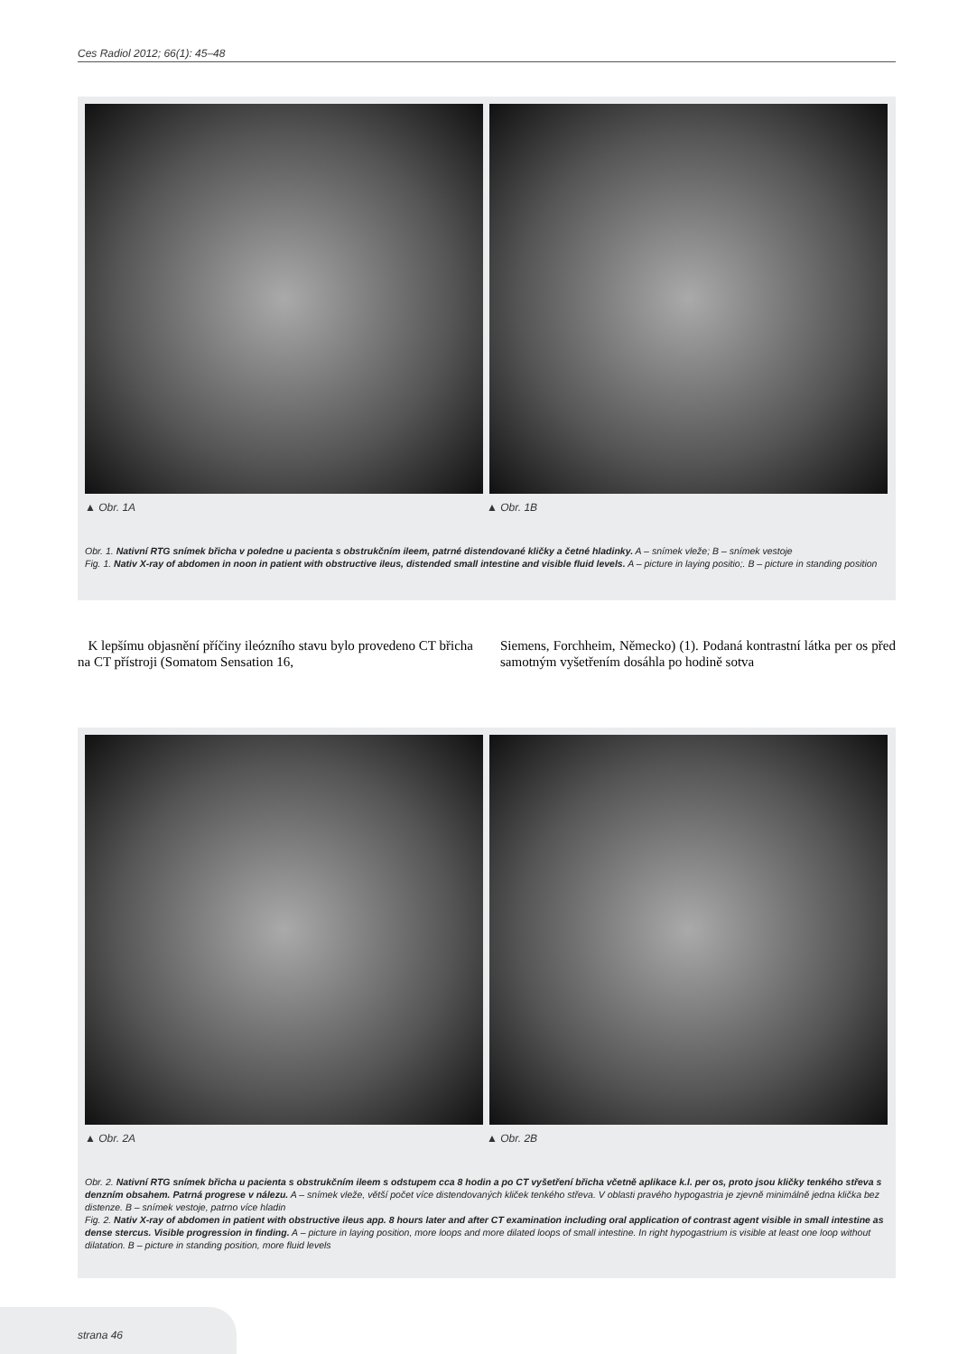Ces Radiol 2012; 66(1): 45–48
▲ Obr. 1A ▲ Obr. 1B
Obr. 1. Nativní RTG snímek břicha v poledne u pacienta s obstrukčním ileem, patrné distendované kličky a četné hladinky. A – snímek vleže; B – snímek vestoje
Fig. 1. Nativ X-ray of abdomen in noon in patient with obstructive ileus, distended small intestine and visible fluid levels. A – picture in laying positio;. B – picture in standing position
K lepšímu objasnění příčiny ileózního stavu bylo provedeno CT břicha na CT přístroji (Somatom Sensation 16,
Siemens, Forchheim, Německo) (1). Podaná kontrastní látka per os před samotným vyšetřením dosáhla po hodině sotva
▲ Obr. 2A ▲ Obr. 2B
Obr. 2. Nativní RTG snímek břicha u pacienta s obstrukčním ileem s odstupem cca 8 hodin a po CT vyšetření břicha včetně aplikace k.l. per os, proto jsou kličky tenkého střeva s denzním obsahem. Patrná progrese v nálezu. A – snímek vleže, větší počet více distendovaných kliček tenkého střeva. V oblasti pravého hypogastria je zjevně minimálně jedna klička bez distenze. B – snímek vestoje, patrno více hladin
Fig. 2. Nativ X-ray of abdomen in patient with obstructive ileus app. 8 hours later and after CT examination including oral application of contrast agent visible in small intestine as dense stercus. Visible progression in finding. A – picture in laying position, more loops and more dilated loops of small intestine. In right hypogastrium is visible at least one loop without dilatation. B – picture in standing position, more fluid levels
strana 46